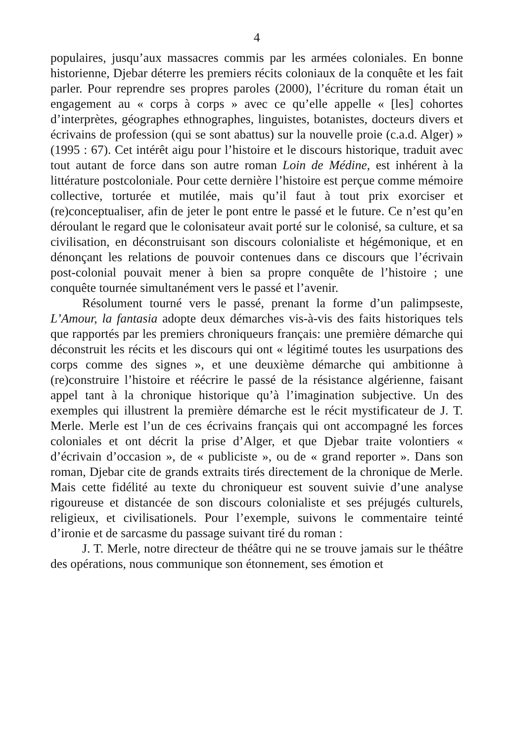4
populaires, jusqu’aux massacres commis par les armées coloniales. En bonne historienne, Djebar déterre les premiers récits coloniaux de la conquête et les fait parler. Pour reprendre ses propres paroles (2000), l’écriture du roman était un engagement au « corps à corps » avec ce qu’elle appelle « [les] cohortes d’interprètes, géographes ethnographes, linguistes, botanistes, docteurs divers et écrivains de profession (qui se sont abattus) sur la nouvelle proie (c.a.d. Alger) » (1995 : 67). Cet intérêt aigu pour l’histoire et le discours historique, traduit avec tout autant de force dans son autre roman Loin de Médine, est inhérent à la littérature postcoloniale. Pour cette dernière l’histoire est perçue comme mémoire collective, torturée et mutilée, mais qu’il faut à tout prix exorciser et (re)conceptualiser, afin de jeter le pont entre le passé et le future. Ce n’est qu’en déroulant le regard que le colonisateur avait porté sur le colonisé, sa culture, et sa civilisation, en déconstruisant son discours colonialiste et hégémonique, et en dénonçant les relations de pouvoir contenues dans ce discours que l’écrivain post-colonial pouvait mener à bien sa propre conquête de l’histoire ; une conquête tournée simultanément vers le passé et l’avenir.
Résolument tourné vers le passé, prenant la forme d’un palimpseste, L’Amour, la fantasia adopte deux démarches vis-à-vis des faits historiques tels que rapportés par les premiers chroniqueurs français: une première démarche qui déconstruit les récits et les discours qui ont « légitimé toutes les usurpations des corps comme des signes », et une deuxième démarche qui ambitionne à (re)construire l’histoire et réécrire le passé de la résistance algérienne, faisant appel tant à la chronique historique qu’à l’imagination subjective. Un des exemples qui illustrent la première démarche est le récit mystificateur de J. T. Merle. Merle est l’un de ces écrivains français qui ont accompagné les forces coloniales et ont décrit la prise d’Alger, et que Djebar traite volontiers « d’écrivain d’occasion », de « publiciste », ou de « grand reporter ». Dans son roman, Djebar cite de grands extraits tirés directement de la chronique de Merle. Mais cette fidélité au texte du chroniqueur est souvent suivie d’une analyse rigoureuse et distancée de son discours colonialiste et ses préjugés culturels, religieux, et civilisationels. Pour l’exemple, suivons le commentaire teinté d’ironie et de sarcasme du passage suivant tiré du roman :
J. T. Merle, notre directeur de théâtre qui ne se trouve jamais sur le théâtre des opérations, nous communique son étonnement, ses émotion et